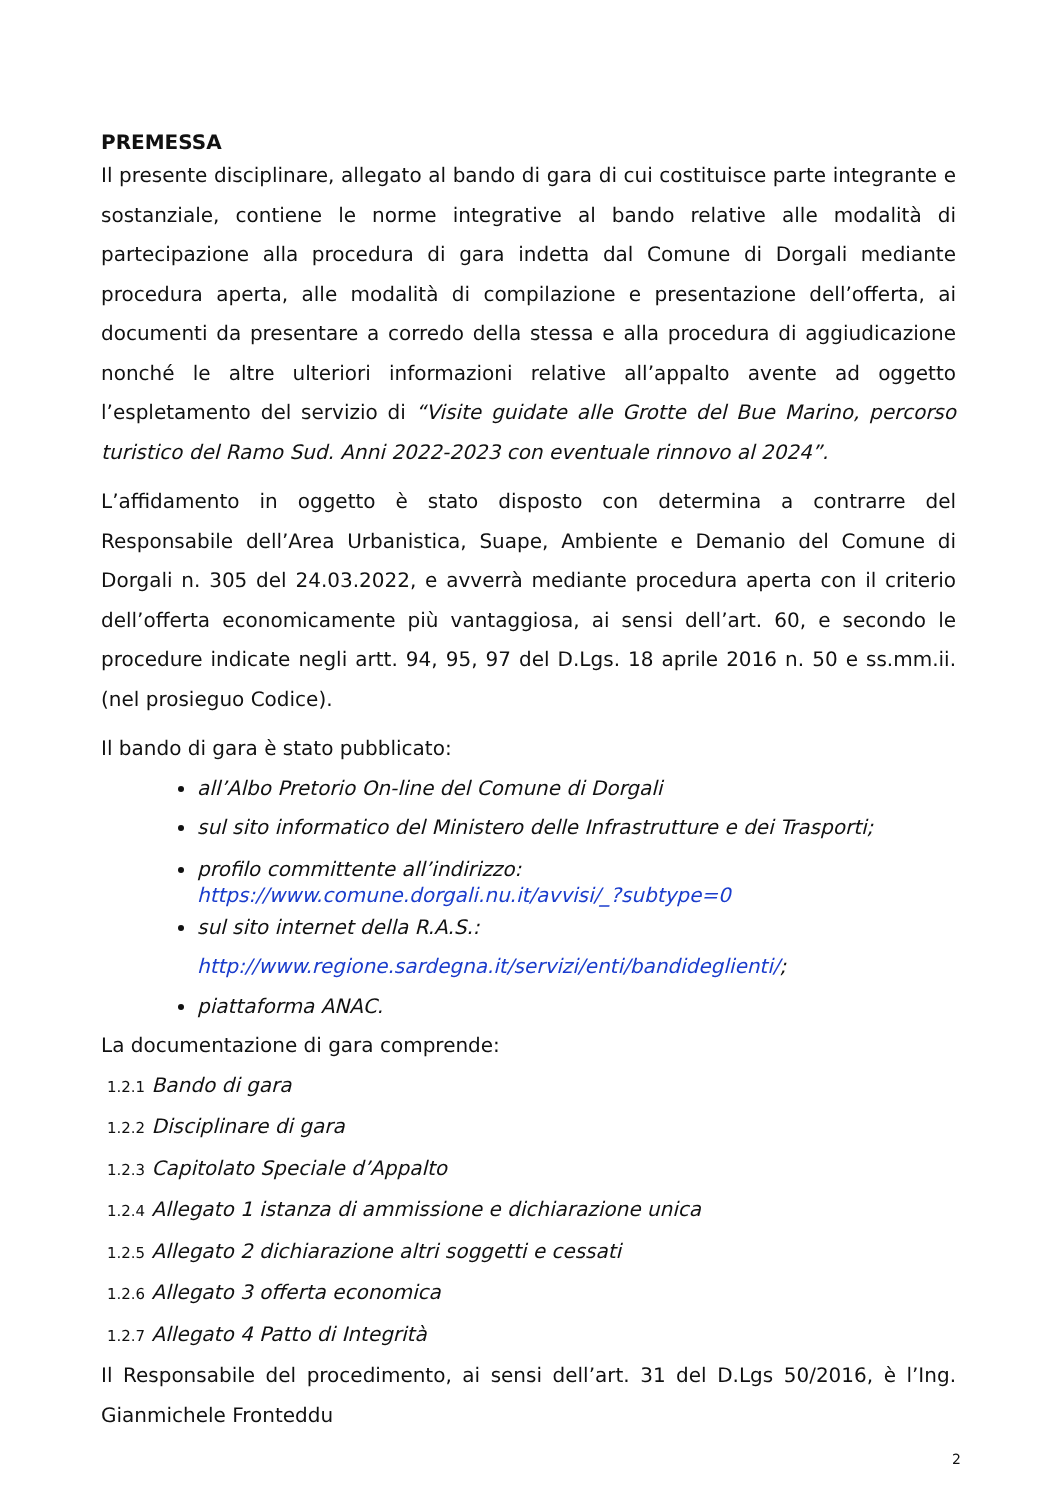PREMESSA
Il presente disciplinare, allegato al bando di gara di cui costituisce parte integrante e sostanziale, contiene le norme integrative al bando relative alle modalità di partecipazione alla procedura di gara indetta dal Comune di Dorgali mediante procedura aperta, alle modalità di compilazione e presentazione dell’offerta, ai documenti da presentare a corredo della stessa e alla procedura di aggiudicazione nonché le altre ulteriori informazioni relative all’appalto avente ad oggetto l’espletamento del servizio di “Visite guidate alle Grotte del Bue Marino, percorso turistico del Ramo Sud. Anni 2022-2023 con eventuale rinnovo al 2024”.
L’affidamento in oggetto è stato disposto con determina a contrarre del Responsabile dell’Area Urbanistica, Suape, Ambiente e Demanio del Comune di Dorgali n. 305 del 24.03.2022, e avverrà mediante procedura aperta con il criterio dell’offerta economicamente più vantaggiosa, ai sensi dell’art. 60, e secondo le procedure indicate negli artt. 94, 95, 97 del D.Lgs. 18 aprile 2016 n. 50 e ss.mm.ii. (nel prosieguo Codice).
Il bando di gara è stato pubblicato:
all’Albo Pretorio On-line del Comune di Dorgali
sul sito informatico del Ministero delle Infrastrutture e dei Trasporti;
profilo committente all’indirizzo:
https://www.comune.dorgali.nu.it/avvisi/_?subtype=0
sul sito internet della R.A.S.:
http://www.regione.sardegna.it/servizi/enti/bandideglienti/;
piattaforma ANAC.
La documentazione di gara comprende:
1.2.1 Bando di gara
1.2.2 Disciplinare di gara
1.2.3 Capitolato Speciale d’Appalto
1.2.4 Allegato 1 istanza di ammissione e dichiarazione unica
1.2.5 Allegato 2 dichiarazione altri soggetti e cessati
1.2.6 Allegato 3 offerta economica
1.2.7 Allegato 4 Patto di Integrità
Il Responsabile del procedimento, ai sensi dell’art. 31 del D.Lgs 50/2016, è l’Ing. Gianmichele Fronteddu
2